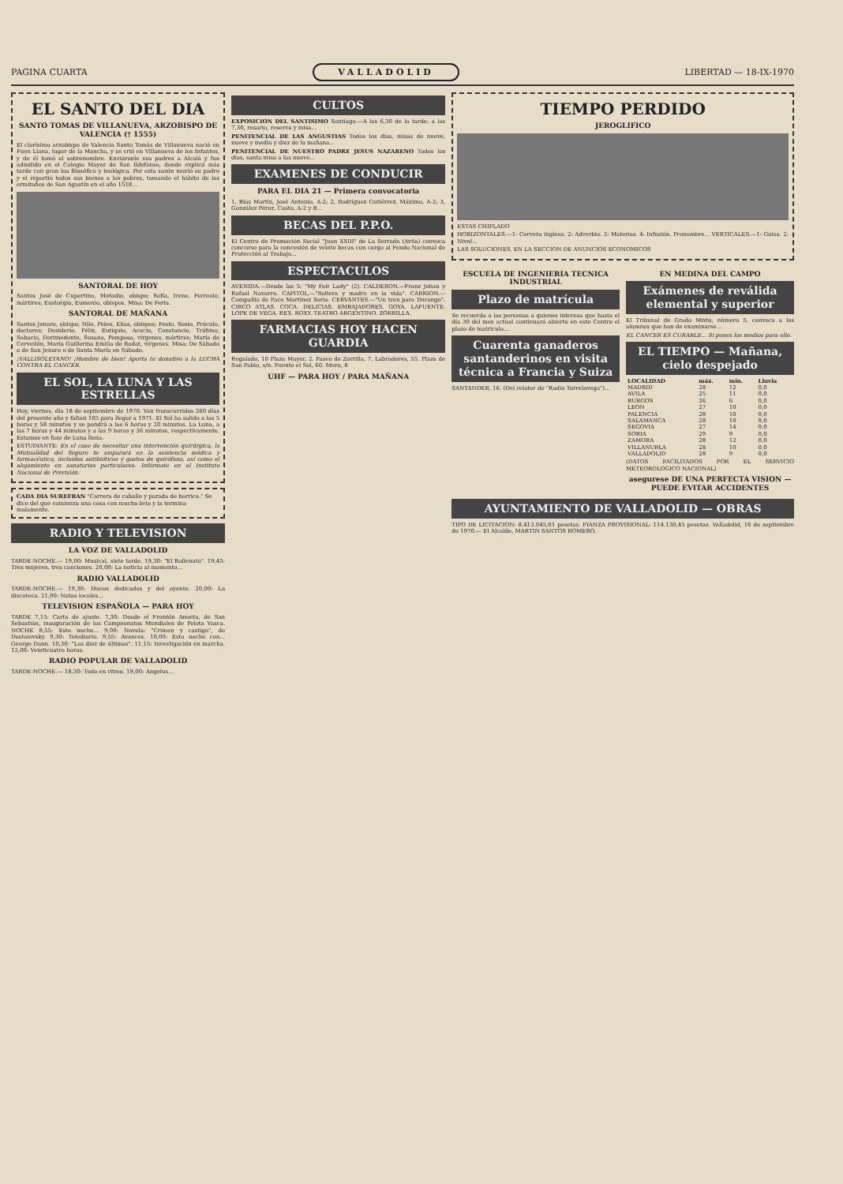PAGINA CUARTA VALLADOLID LIBERTAD — 18-IX-1970
EL SANTO DEL DIA
SANTO TOMAS DE VILLANUEVA, ARZOBISPO DE VALENCIA († 1555)
El clarísimo arzobispo de Valencia Santo Tomás de Villanueva nació en Fuen Llana, lugar de la Mancha, y se crió en Villanueva de los Infantes, y de él tomó el sobrenombre. Enviáronle sus padres a Alcalá y fue admitido en el Colegio Mayor de San Ildefonso, donde explicó más tarde con gran loa filosófica y teológica. Por esta sazón murió su padre y el repartió todos sus bienes a los pobres, tomando el hábito de los ermitaños de San Agustín en el año 1518...
SANTORAL DE HOY
Santos José de Cupertino, Metodio, obispo; Sofía, Irene, Ferreolo, mártires; Eustorgio, Eumenio, obispos. Misa: De Feria.
SANTORAL DE MAÑANA
Santos Jenaro, obispo; Nilo, Peleo, Elías, obispos; Festo, Sosio, Próculo, doctores; Desiderio, Félix, Eutiquio, Acucio, Constancio, Trófimo, Sabacio, Dorimedonte, Susana, Pomposa, vírgenes, mártires; María de Cervellón, María Guillerma Emilia de Rodat, vírgenes. Misa: De Sábado o de San Jenaro o de Santa María en Sábado.
¡VALLISOLETANO! ¡Hombre de bien! Aporta tu donativo a la LUCHA CONTRA EL CANCER.
EL SOL, LA LUNA Y LAS ESTRELLAS
Hoy, viernes, día 18 de septiembre de 1970. Van transcurridos 260 días del presente año y faltan 105 para llegar a 1971. El Sol ha salido a las 5 horas y 58 minutos y se pondrá a las 6 horas y 20 minutos. La Luna, a las 7 horas y 44 minutos y a las 9 horas y 36 minutos, respectivamente. Estamos en fase de Luna llena.
ESTUDIANTE: En el caso de necesitar una intervención quirúrgica, la Mutualidad del Seguro te amparará en la asistencia médica y farmacéutica, incluidos antibióticos y gastos de quirófano, así como el alojamiento en sanatorios particulares. Infórmate en el Instituto Nacional de Previsión.
CADA DIA SUREFRAN "Carrera de caballo y parada de borrico." Se dice del que comienza una cosa con mucho brío y la termina malamente.
RADIO Y TELEVISION
LA VOZ DE VALLADOLID
TARDE-NOCHE.— 19,00: Musical, siete tarde. 19,30: "El Ballenato". 19,45: Tres mujeres, tres canciones. 20,00: La noticia al momento...
RADIO VALLADOLID
TARDE-NOCHE.— 19,30: Discos dedicados y del oyente. 20,00: La discoteca. 21,00: Notas locales...
TELEVISION ESPAÑOLA — PARA HOY
TARDE 7,15: Carta de ajuste. 7,30: Desde el Frontón Anoeta, de San Sebastián, inauguración de los Campeonatos Mundiales de Pelota Vasca. NOCHE 8,55: Esta noche... 9,00: Novela: "Crimen y castigo", de Dostoievsky. 9,30: Telediario. 9,55: Avances. 10,00: Esta noche con... George Dann. 10,30: "Las diez de últimas". 11,15: Investigación en marcha. 12,00: Veinticuatro horas.
RADIO POPULAR DE VALLADOLID
TARDE-NOCHE.— 18,30: Todo en ritmo. 19,00: Angelus...
CULTOS
EXPOSICION DEL SANTISIMO Santiago.—A las 6,30 de la tarde; a las 7,30, rosario, reserva y misa...
PENITENCIAL DE LAS ANGUSTIAS Todos los días, misas de nueve, nueve y media y diez de la mañana...
PENITENCIAL DE NUESTRO PADRE JESUS NAZARENO Todos los días, santa misa a las nueve...
EXAMENES DE CONDUCIR
PARA EL DIA 21 — Primera convocatoria
1, Blas Martín, José Antonio, A-2; 2, Rodríguez Gutiérrez, Máximo, A-2; 3, González Pérez, Casto, A-2 y B...
BECAS DEL P.P.O.
El Centro de Promoción Social "Juan XXIII" de La Serrada (Avila) convoca concurso para la concesión de veinte becas con cargo al Fondo Nacional de Protección al Trabajo...
ESPECTACULOS
AVENIDA.—Desde las 5: "My Fair Lady" (2). CALDERON.—Franz Johan y Rafael Navarro. CAPITOL.—"Soltera y madre en la vida". CARRION.—Compañía de Paco Martínez Soria. CERVANTES.—"Un tren para Durango". CIRCO ATLAS. COCA. DELICIAS. EMBAJADORES. GOYA. LAFUENTE. LOPE DE VEGA. REX. ROXY. TEATRO ARGENTINO. ZORRILLA.
FARMACIAS HOY HACEN GUARDIA
Regalado, 10 Plaza Mayor, 2. Paseo de Zorrilla, 7. Labradores, 55. Plaza de San Pablo, s/n. Fuente el Sol, 60. Muro, 8
UHF — PARA HOY / PARA MAÑANA
TIEMPO PERDIDO
JEROGLIFICO
ESTAS CHIFLADO
HORIZONTALES.—1: Cerveza inglesa. 2: Adverbio. 3: Materias. 4: Infusión. Pronombre... VERTICALES.—1: Guisa. 2: Nivel...
LAS SOLUCIONES, EN LA SECCION DE ANUNCIOS ECONOMICOS
ESCUELA DE INGENIERIA TECNICA INDUSTRIAL
Plazo de matrícula
Se recuerda a las personas a quienes interesa que hasta el día 30 del mes actual continuará abierto en este Centro el plazo de matrícula...
Cuarenta ganaderos santanderinos en visita técnica a Francia y Suiza
SANTANDER, 16. (Del relator de "Radio Torrelavega")...
EN MEDINA DEL CAMPO
Exámenes de reválida elemental y superior
El Tribunal de Grado Mixto, número 5, convoca a los alumnos que han de examinarse...
EL CANCER ES CURABLE... Si pones los medios para ello.
EL TIEMPO — Mañana, cielo despejado
| LOCALIDAD | máx. | mín. | Lluvia |
| --- | --- | --- | --- |
| MADRID | 28 | 12 | 0,0 |
| AVILA | 25 | 11 | 0,0 |
| BURGOS | 26 | 6 | 0,0 |
| LEON | 27 | 10 | 0,0 |
| PALENCIA | 28 | 10 | 0,0 |
| SALAMANCA | 28 | 10 | 0,0 |
| SEGOVIA | 27 | 14 | 0,0 |
| SORIA | 29 | 9 | 0,0 |
| ZAMORA | 28 | 12 | 0,0 |
| VILLANUBLA | 28 | 10 | 0,0 |
| VALLADOLID | 28 | 9 | 0,0 |
(DATOS FACILITADOS POR EL SERVICIO METEOROLOGICO NACIONAL)
asegurese DE UNA PERFECTA VISION — PUEDE EVITAR ACCIDENTES
AYUNTAMIENTO DE VALLADOLID — OBRAS
TIPO DE LICITACION: 8.413.045,01 pesetas. FIANZA PROVISIONAL: 114.130,45 pesetas. Valladolid, 16 de septiembre de 1970.— El Alcalde, MARTIN SANTOS ROMERO.